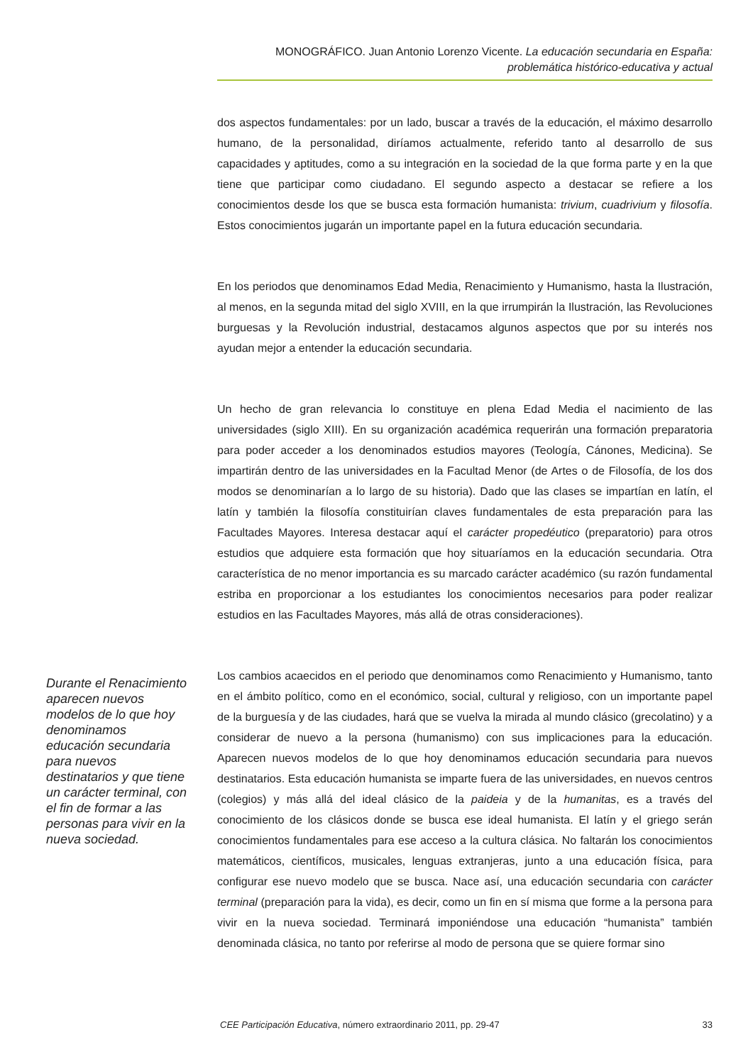MONOGRÁFICO. Juan Antonio Lorenzo Vicente. La educación secundaria en España:
problemática histórico-educativa y actual
dos aspectos fundamentales: por un lado, buscar a través de la educación, el máximo desarrollo humano, de la personalidad, diríamos actualmente, referido tanto al desarrollo de sus capacidades y aptitudes, como a su integración en la sociedad de la que forma parte y en la que tiene que participar como ciudadano. El segundo aspecto a destacar se refiere a los conocimientos desde los que se busca esta formación humanista: trivium, cuadrivium y filosofía. Estos conocimientos jugarán un importante papel en la futura educación secundaria.
En los periodos que denominamos Edad Media, Renacimiento y Humanismo, hasta la Ilustración, al menos, en la segunda mitad del siglo XVIII, en la que irrumpirán la Ilustración, las Revoluciones burguesas y la Revolución industrial, destacamos algunos aspectos que por su interés nos ayudan mejor a entender la educación secundaria.
Un hecho de gran relevancia lo constituye en plena Edad Media el nacimiento de las universidades (siglo XIII). En su organización académica requerirán una formación preparatoria para poder acceder a los denominados estudios mayores (Teología, Cánones, Medicina). Se impartirán dentro de las universidades en la Facultad Menor (de Artes o de Filosofía, de los dos modos se denominarían a lo largo de su historia). Dado que las clases se impartían en latín, el latín y también la filosofía constituirían claves fundamentales de esta preparación para las Facultades Mayores. Interesa destacar aquí el carácter propedéutico (preparatorio) para otros estudios que adquiere esta formación que hoy situaríamos en la educación secundaria. Otra característica de no menor importancia es su marcado carácter académico (su razón fundamental estriba en proporcionar a los estudiantes los conocimientos necesarios para poder realizar estudios en las Facultades Mayores, más allá de otras consideraciones).
Los cambios acaecidos en el periodo que denominamos como Renacimiento y Humanismo, tanto en el ámbito político, como en el económico, social, cultural y religioso, con un importante papel de la burguesía y de las ciudades, hará que se vuelva la mirada al mundo clásico (grecolatino) y a considerar de nuevo a la persona (humanismo) con sus implicaciones para la educación. Aparecen nuevos modelos de lo que hoy denominamos educación secundaria para nuevos destinatarios. Esta educación humanista se imparte fuera de las universidades, en nuevos centros (colegios) y más allá del ideal clásico de la paideia y de la humanitas, es a través del conocimiento de los clásicos donde se busca ese ideal humanista. El latín y el griego serán conocimientos fundamentales para ese acceso a la cultura clásica. No faltarán los conocimientos matemáticos, científicos, musicales, lenguas extranjeras, junto a una educación física, para configurar ese nuevo modelo que se busca. Nace así, una educación secundaria con carácter terminal (preparación para la vida), es decir, como un fin en sí misma que forme a la persona para vivir en la nueva sociedad. Terminará imponiéndose una educación “humanista” también denominada clásica, no tanto por referirse al modo de persona que se quiere formar sino
Durante el Renacimiento aparecen nuevos modelos de lo que hoy denominamos educación secundaria para nuevos destinatarios y que tiene un carácter terminal, con el fin de formar a las personas para vivir en la nueva sociedad.
CEE Participación Educativa, número extraordinario 2011, pp. 29-47 33